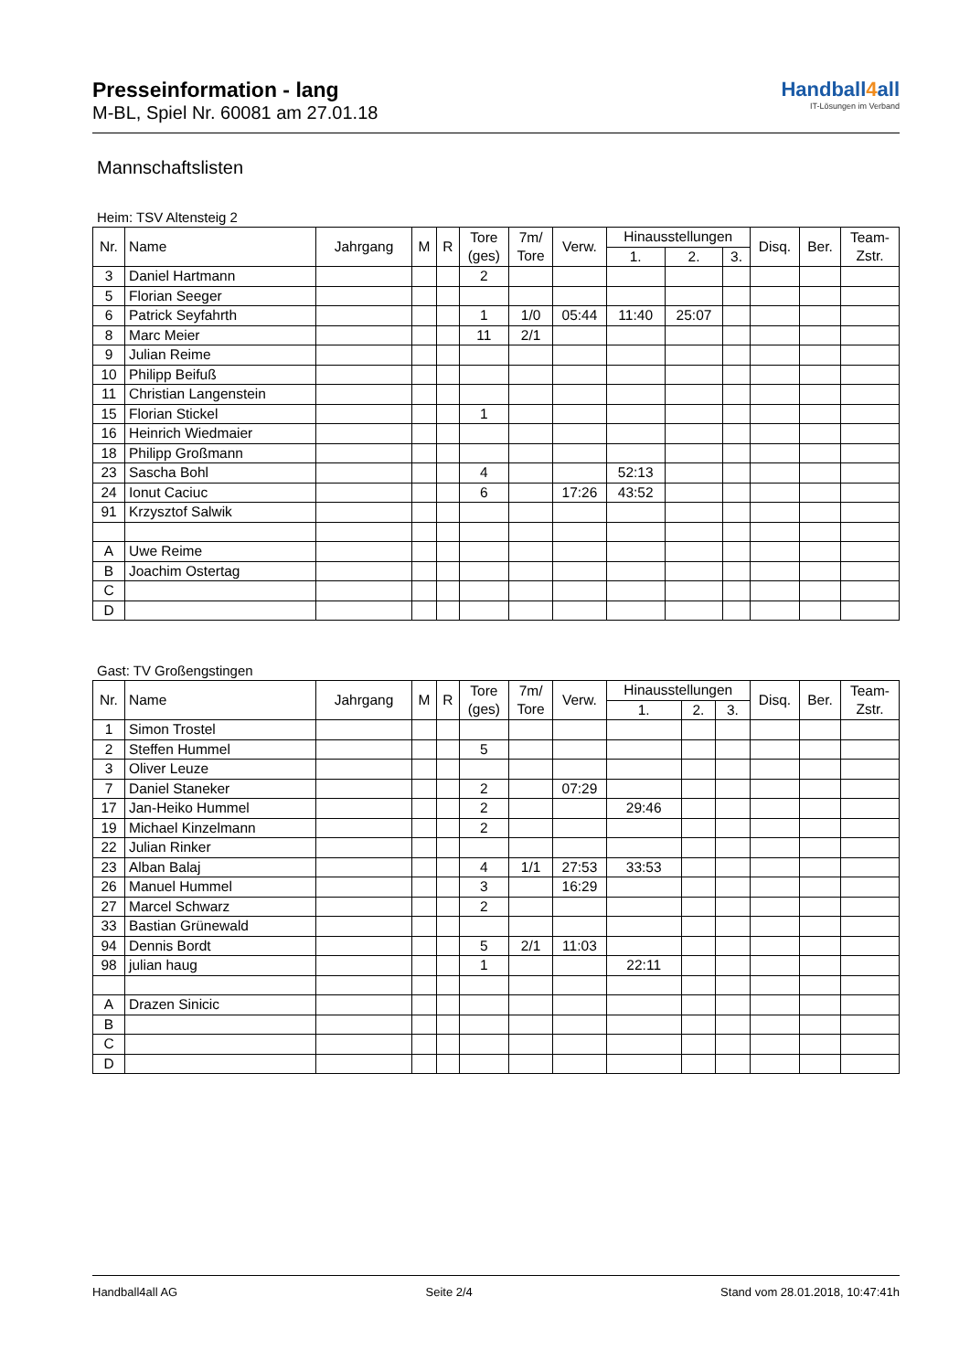Handball4all
IT-Lösungen im Verband
Presseinformation - lang
M-BL, Spiel Nr. 60081 am 27.01.18
Mannschaftslisten
Heim: TSV Altensteig 2
| Nr. | Name | Jahrgang | M | R | Tore (ges) | 7m/ Tore | Verw. | Hinausstellungen | | | Disq. | Ber. | Team- Zstr. |
| --- | --- | --- | --- | --- | --- | --- | --- | --- | --- | --- | --- | --- | --- |
| | | | | | | | | 1. | 2. | 3. | | | |
| 3 | Daniel Hartmann | | | | 2 | | | | | | | | |
| 5 | Florian Seeger | | | | | | | | | | | | |
| 6 | Patrick Seyfahrth | | | | 1 | 1/0 | 05:44 | 11:40 | 25:07 | | | | |
| 8 | Marc Meier | | | | 11 | 2/1 | | | | | | | |
| 9 | Julian Reime | | | | | | | | | | | | |
| 10 | Philipp Beifuß | | | | | | | | | | | | |
| 11 | Christian Langenstein | | | | | | | | | | | | |
| 15 | Florian Stickel | | | | 1 | | | | | | | | |
| 16 | Heinrich Wiedmaier | | | | | | | | | | | | |
| 18 | Philipp Großmann | | | | | | | | | | | | |
| 23 | Sascha Bohl | | | | 4 | | | 52:13 | | | | | |
| 24 | Ionut Caciuc | | | | 6 | | 17:26 | 43:52 | | | | | |
| 91 | Krzysztof Salwik | | | | | | | | | | | | |
| A | Uwe Reime | | | | | | | | | | | | |
| B | Joachim Ostertag | | | | | | | | | | | | |
| C | | | | | | | | | | | | | |
| D | | | | | | | | | | | | | |
Gast: TV Großengstingen
| Nr. | Name | Jahrgang | M | R | Tore (ges) | 7m/ Tore | Verw. | Hinausstellungen | | | Disq. | Ber. | Team- Zstr. |
| --- | --- | --- | --- | --- | --- | --- | --- | --- | --- | --- | --- | --- | --- |
| | | | | | | | | 1. | 2. | 3. | | | |
| 1 | Simon Trostel | | | | | | | | | | | | |
| 2 | Steffen Hummel | | | | 5 | | | | | | | | |
| 3 | Oliver Leuze | | | | | | | | | | | | |
| 7 | Daniel Staneker | | | | 2 | | 07:29 | | | | | | |
| 17 | Jan-Heiko Hummel | | | | 2 | | | 29:46 | | | | | |
| 19 | Michael Kinzelmann | | | | 2 | | | | | | | | |
| 22 | Julian Rinker | | | | | | | | | | | | |
| 23 | Alban Balaj | | | | 4 | 1/1 | 27:53 | 33:53 | | | | | |
| 26 | Manuel Hummel | | | | 3 | | 16:29 | | | | | | |
| 27 | Marcel Schwarz | | | | 2 | | | | | | | | |
| 33 | Bastian Grünewald | | | | | | | | | | | | |
| 94 | Dennis Bordt | | | | 5 | 2/1 | 11:03 | | | | | | |
| 98 | julian haug | | | | 1 | | | 22:11 | | | | | |
| A | Drazen Sinicic | | | | | | | | | | | | |
| B | | | | | | | | | | | | | |
| C | | | | | | | | | | | | | |
| D | | | | | | | | | | | | | |
Handball4all AG Seite 2/4 Stand vom 28.01.2018, 10:47:41h